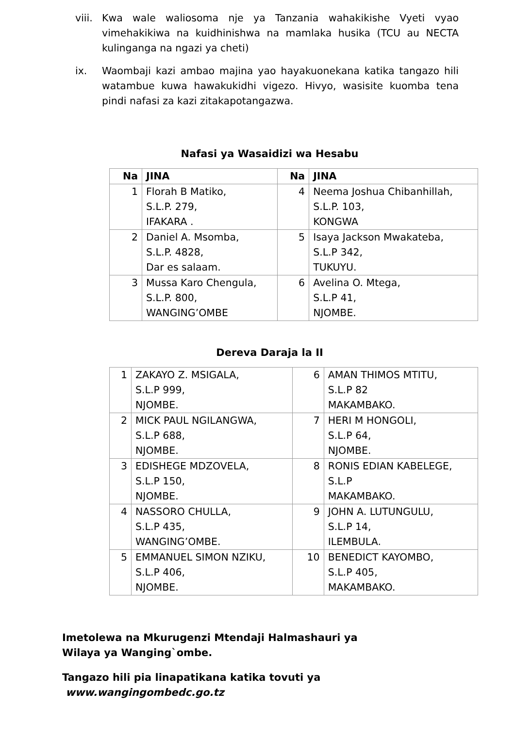viii.
Kwa wale waliosoma nje ya Tanzania wahakikishe Vyeti vyao vimehakikiwa na kuidhinishwa na mamlaka husika (TCU au NECTA kulinganga na ngazi ya cheti)
ix. Waombaji kazi ambao majina yao hayakuonekana katika tangazo hili watambue kuwa hawakukidhi vigezo. Hivyo, wasisite kuomba tena pindi nafasi za kazi zitakapotangazwa.
Nafasi ya Wasaidizi wa Hesabu
| Na | JINA | Na | JINA |
| --- | --- | --- | --- |
| 1 | Florah B Matiko, S.L.P. 279, IFAKARA . | 4 | Neema Joshua Chibanhillah, S.L.P. 103, KONGWA |
| 2 | Daniel A. Msomba, S.L.P. 4828, Dar es salaam. | 5 | Isaya Jackson Mwakateba, S.L.P 342, TUKUYU. |
| 3 | Mussa Karo Chengula, S.L.P. 800, WANGING’OMBE | 6 | Avelina O. Mtega, S.L.P 41, NJOMBE. |
Dereva Daraja la II
| 1 | ZAKAYO Z. MSIGALA, S.L.P 999, NJOMBE. | 6 | AMAN THIMOS MTITU, S.L.P 82 MAKAMBAKO. |
| 2 | MICK PAUL NGILANGWA, S.L.P 688, NJOMBE. | 7 | HERI M HONGOLI, S.L.P 64, NJOMBE. |
| 3 | EDISHEGE MDZOVELA, S.L.P 150, NJOMBE. | 8 | RONIS EDIAN KABELEGE, S.L.P MAKAMBAKO. |
| 4 | NASSORO CHULLA, S.L.P 435, WANGING’OMBE. | 9 | JOHN A. LUTUNGULU, S.L.P 14, ILEMBULA. |
| 5 | EMMANUEL SIMON NZIKU, S.L.P 406, NJOMBE. | 10 | BENEDICT KAYOMBO, S.L.P 405, MAKAMBAKO. |
Imetolewa na Mkurugenzi Mtendaji Halmashauri ya
Wilaya ya Wanging`ombe.
Tangazo hili pia linapatikana katika tovuti ya
www.wangingombedc.go.tz